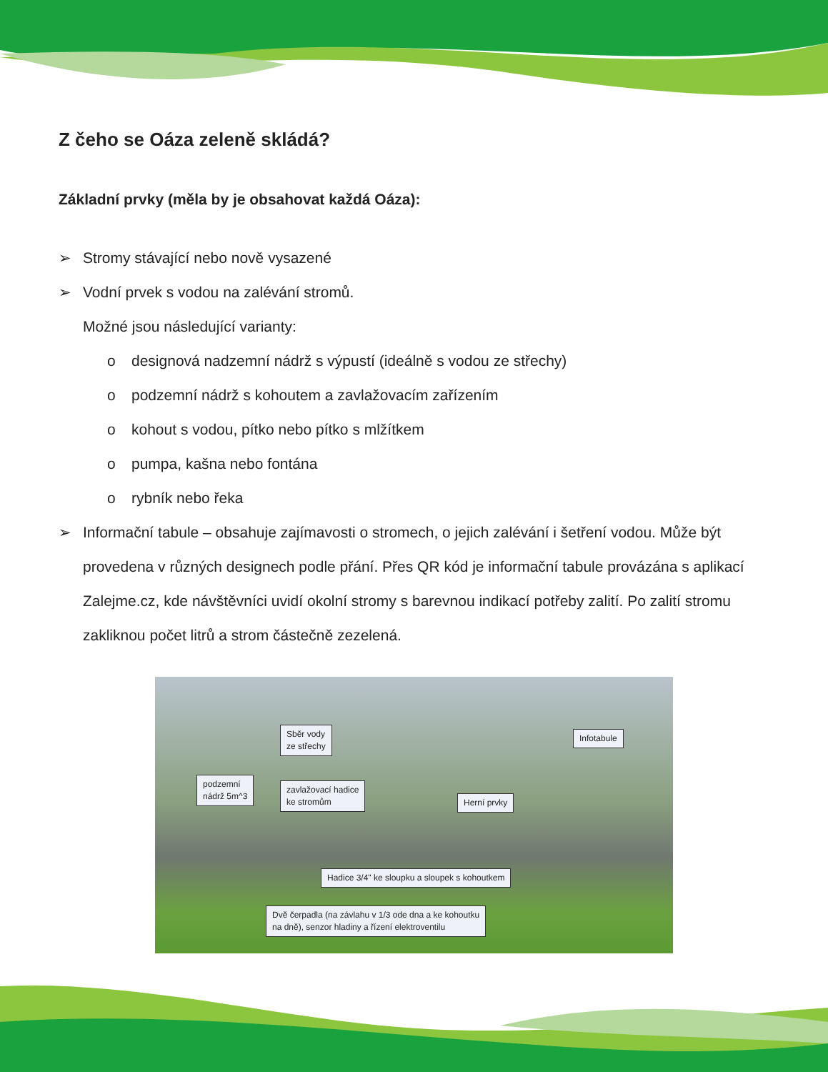Z čeho se Oáza zeleně skládá?
Základní prvky (měla by je obsahovat každá Oáza):
➢ Stromy stávající nebo nově vysazené
➢ Vodní prvek s vodou na zalévání stromů.
Možné jsou následující varianty:
o designová nadzemní nádrž s výpustí (ideálně s vodou ze střechy)
o podzemní nádrž s kohoutem a zavlažovacím zařízením
o kohout s vodou, pítko nebo pítko s mlžítkem
o pumpa, kašna nebo fontána
o rybník nebo řeka
➢ Informační tabule – obsahuje zajímavosti o stromech, o jejich zalévání i šetření vodou. Může být provedena v různých designech podle přání. Přes QR kód je informační tabule provázána s aplikací Zalejme.cz, kde návštěvníci uvidí okolní stromy s barevnou indikací potřeby zalití. Po zalití stromu zakliknou počet litrů a strom částečně zezelená.
Sběr vody
ze střechy
Infotabule
podzemní
nádrž 5m^3
zavlažovací hadice
ke stromům
Herní prvky
Hadice 3/4" ke sloupku a sloupek s kohoutkem
Dvě čerpadla (na závlahu v 1/3 ode dna a ke kohoutku
na dně), senzor hladiny a řízení elektroventilu